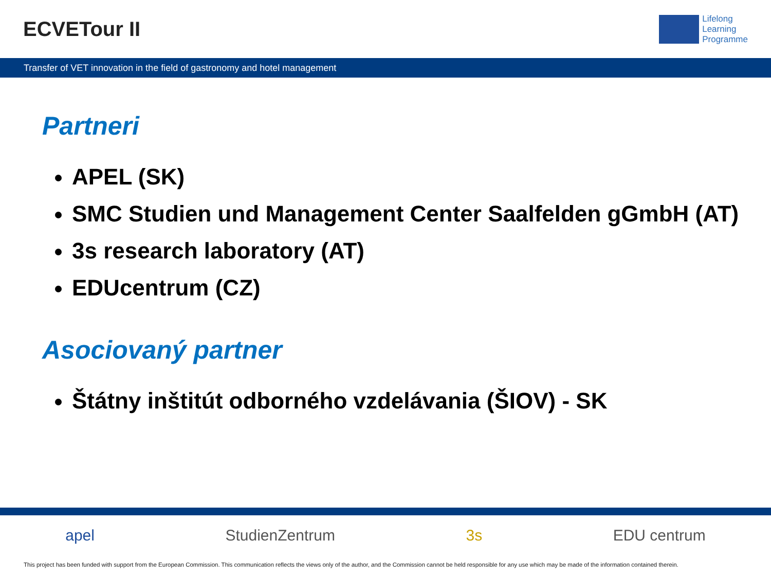ECVETour II
Lifelong
Learning
Programme
Transfer of VET innovation in the field of gastronomy and hotel management
Partneri
APEL (SK)
SMC Studien und Management Center Saalfelden gGmbH (AT)
3s research laboratory (AT)
EDUcentrum (CZ)
Asociovaný partner
Štátny inštitút odborného vzdelávania (ŠIOV) - SK
apel StudienZentrum 3s EDU centrum
This project has been funded with support from the European Commission. This communication reflects the views only of the author, and the Commission cannot be held responsible for any use which may be made of the information contained therein.